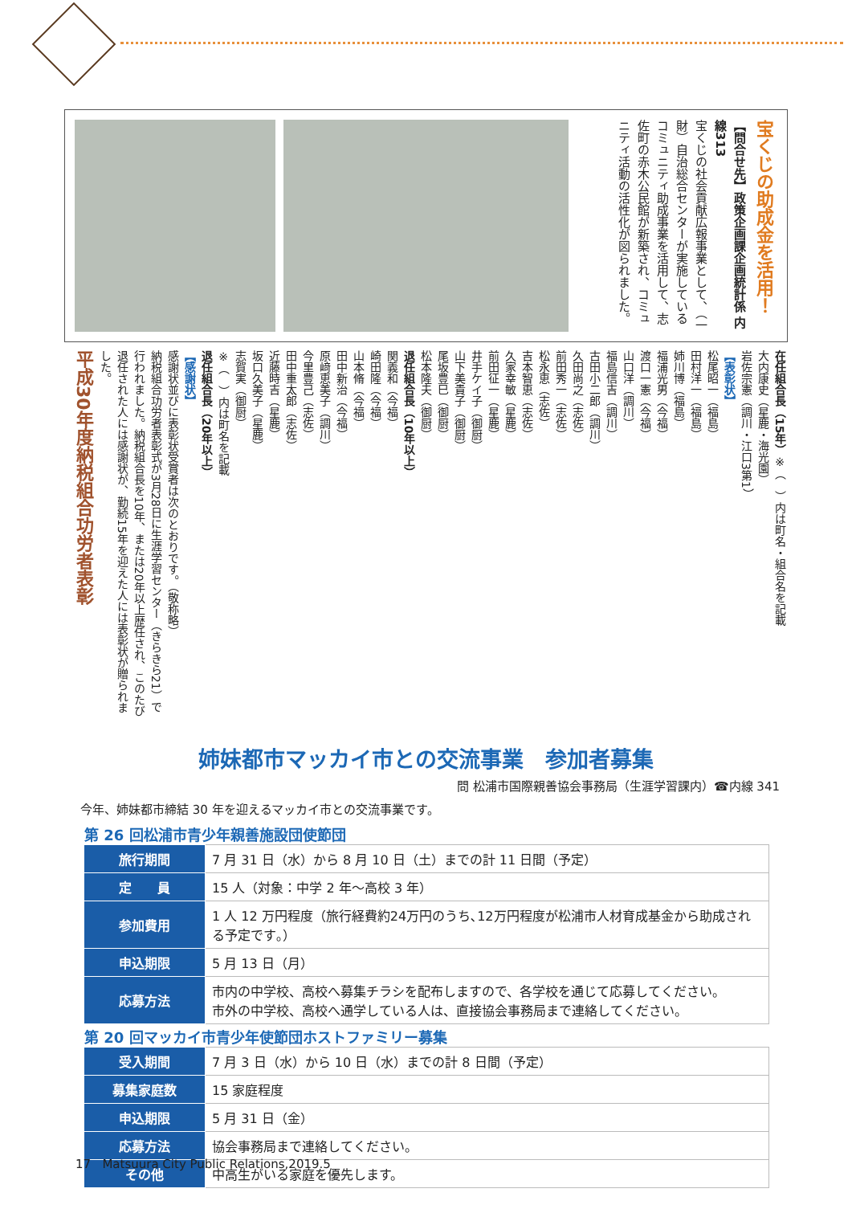宝くじの助成金を活用！
【問合せ先】政策企画課企画統計係 内線313
宝くじの社会貢献広報事業として、（一財）自治総合センターが実施しているコミュニティ助成事業を活用して、志佐町の赤木公民館が新築され、コミュニティ活動の活性化が図られました。
在任組合長（15年）※（　）内は町名・組合名を記載
大内康史（星鹿・海光園）
岩佐宗憲（調川・江口3第1）
【表彰状】
松尾昭一（福島）
田村洋一（福島）
姉川博（福島）
福浦光男（今福）
渡口一憲（今福）
山口洋（調川）
福島信吉（調川）
古田小二郎（調川）
久田尚之（志佐）
前田秀一（志佐）
松永恵（志佐）
吉本智恵（志佐）
久家幸敏（星鹿）
前田征一（星鹿）
井手ケイ子（御厨）
山下美貴子（御厨）
尾坂豊巳（御厨）
松本隆夫（御厨）
退任組合長（10年以上）
関義和（今福）
崎田隆（今福）
山本脩（今福）
田中新治（今福）
原﨑恵美子（調川）
今里豊己（志佐）
田中重太郎（志佐）
近藤時吉（星鹿）
坂口久美子（星鹿）
志賀実（御厨）
※（　）内は町名を記載
退任組合長（20年以上）
【感謝状】
感謝状並びに表彰状受賞者は次のとおりです。（敬称略）
納税組合功労者表彰式が3月28日に生涯学習センター（きらきら21）で行われました。納税組合長を10年、または20年以上歴任され、このたび退任された人には感謝状が、勤続15年を迎えた人には表彰状が贈られました。
平成30年度納税組合功労者表彰
姉妹都市マッカイ市との交流事業　参加者募集
問 松浦市国際親善協会事務局（生涯学習課内）☎内線 341
今年、姉妹都市締結 30 年を迎えるマッカイ市との交流事業です。
第 26 回松浦市青少年親善施設団使節団
| 旅行期間 | 7 月 31 日（水）から 8 月 10 日（土）までの計 11 日間（予定） |
| 定 員 | 15 人（対象：中学 2 年～高校 3 年） |
| 参加費用 | 1 人 12 万円程度（旅行経費約24万円のうち､12万円程度が松浦市人材育成基金から助成される予定です｡） |
| 申込期限 | 5 月 13 日（月） |
| 応募方法 | 市内の中学校、高校へ募集チラシを配布しますので、各学校を通じて応募してください。 市外の中学校、高校へ通学している人は、直接協会事務局まで連絡してください。 |
第 20 回マッカイ市青少年使節団ホストファミリー募集
| 受入期間 | 7 月 3 日（水）から 10 日（水）までの計 8 日間（予定） |
| 募集家庭数 | 15 家庭程度 |
| 申込期限 | 5 月 31 日（金） |
| 応募方法 | 協会事務局まで連絡してください。 |
| その他 | 中高生がいる家庭を優先します。 |
17 Matsuura City Public Relations,2019.5